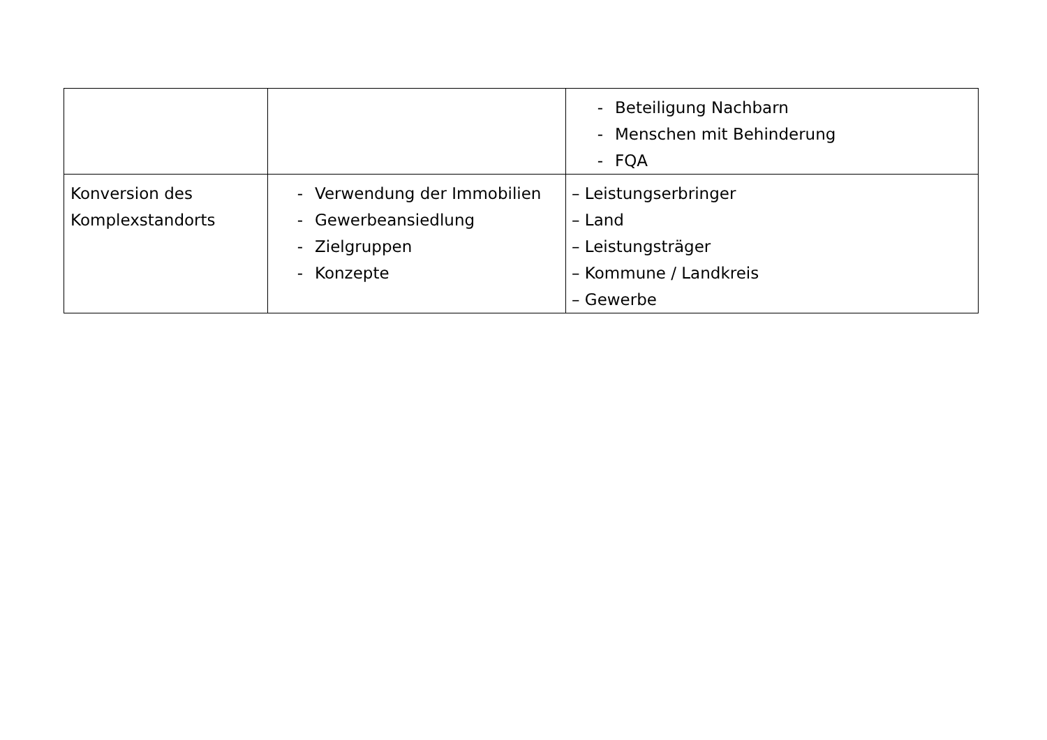| | | - Beteiligung Nachbarn - Menschen mit Behinderung - FQA |
| Konversion des Komplexstandorts | - Verwendung der Immobilien - Gewerbeansiedlung - Zielgruppen - Konzepte | – Leistungserbringer – Land – Leistungsträger – Kommune / Landkreis – Gewerbe |